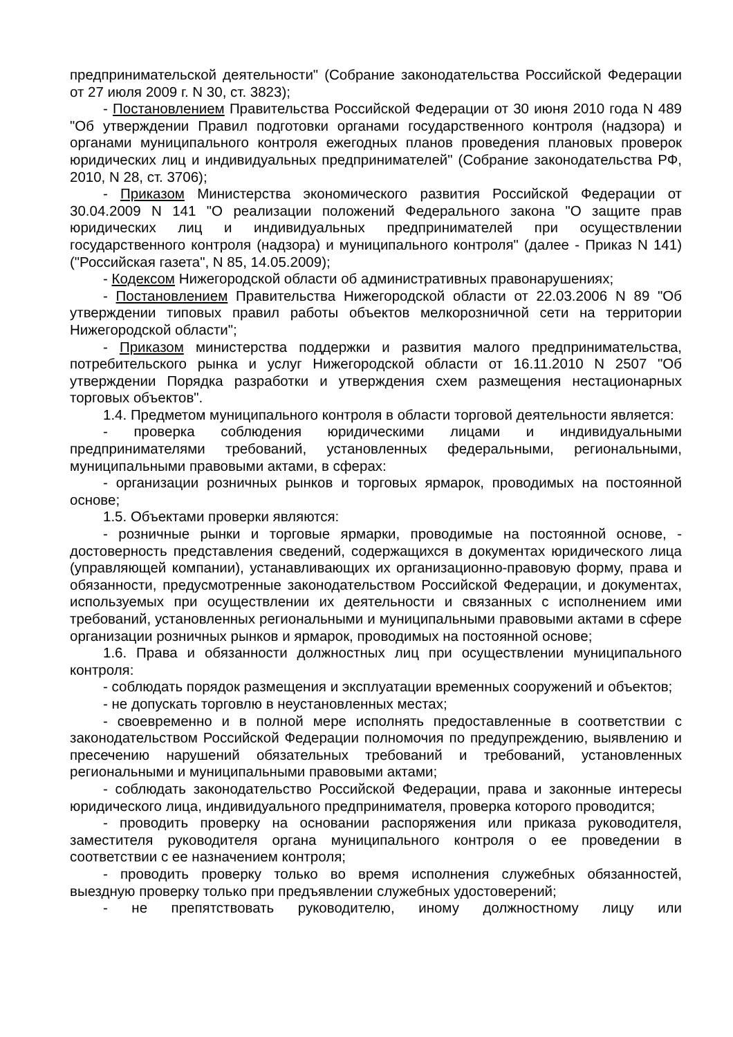предпринимательской деятельности" (Собрание законодательства Российской Федерации от 27 июля 2009 г. N 30, ст. 3823);
- Постановлением Правительства Российской Федерации от 30 июня 2010 года N 489 "Об утверждении Правил подготовки органами государственного контроля (надзора) и органами муниципального контроля ежегодных планов проведения плановых проверок юридических лиц и индивидуальных предпринимателей" (Собрание законодательства РФ, 2010, N 28, ст. 3706);
- Приказом Министерства экономического развития Российской Федерации от 30.04.2009 N 141 "О реализации положений Федерального закона "О защите прав юридических лиц и индивидуальных предпринимателей при осуществлении государственного контроля (надзора) и муниципального контроля" (далее - Приказ N 141) ("Российская газета", N 85, 14.05.2009);
- Кодексом Нижегородской области об административных правонарушениях;
- Постановлением Правительства Нижегородской области от 22.03.2006 N 89 "Об утверждении типовых правил работы объектов мелкорозничной сети на территории Нижегородской области";
- Приказом министерства поддержки и развития малого предпринимательства, потребительского рынка и услуг Нижегородской области от 16.11.2010 N 2507 "Об утверждении Порядка разработки и утверждения схем размещения нестационарных торговых объектов".
1.4. Предметом муниципального контроля в области торговой деятельности является:
- проверка соблюдения юридическими лицами и индивидуальными предпринимателями требований, установленных федеральными, региональными, муниципальными правовыми актами, в сферах:
- организации розничных рынков и торговых ярмарок, проводимых на постоянной основе;
1.5. Объектами проверки являются:
- розничные рынки и торговые ярмарки, проводимые на постоянной основе, - достоверность представления сведений, содержащихся в документах юридического лица (управляющей компании), устанавливающих их организационно-правовую форму, права и обязанности, предусмотренные законодательством Российской Федерации, и документах, используемых при осуществлении их деятельности и связанных с исполнением ими требований, установленных региональными и муниципальными правовыми актами в сфере организации розничных рынков и ярмарок, проводимых на постоянной основе;
1.6. Права и обязанности должностных лиц при осуществлении муниципального контроля:
- соблюдать порядок размещения и эксплуатации временных сооружений и объектов;
- не допускать торговлю в неустановленных местах;
- своевременно и в полной мере исполнять предоставленные в соответствии с законодательством Российской Федерации полномочия по предупреждению, выявлению и пресечению нарушений обязательных требований и требований, установленных региональными и муниципальными правовыми актами;
- соблюдать законодательство Российской Федерации, права и законные интересы юридического лица, индивидуального предпринимателя, проверка которого проводится;
- проводить проверку на основании распоряжения или приказа руководителя, заместителя руководителя органа муниципального контроля о ее проведении в соответствии с ее назначением контроля;
- проводить проверку только во время исполнения служебных обязанностей, выездную проверку только при предъявлении служебных удостоверений;
- не препятствовать руководителю, иному должностному лицу или